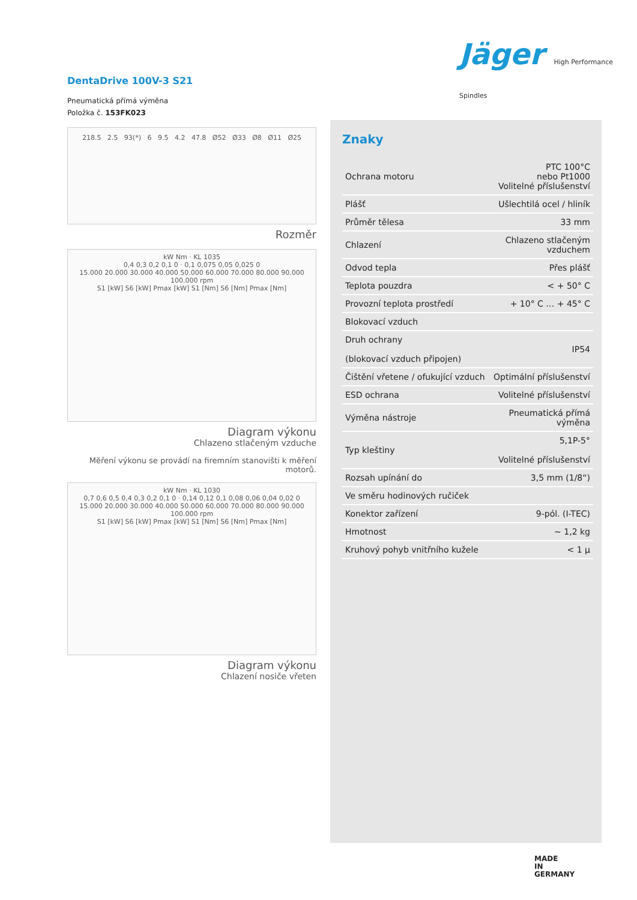Jäger High Performance Spindles
DentaDrive 100V-3 S21
Pneumatická přímá výměna
Položka č. 153FK023
218.5 2.5 93(*) 6 9.5 4.2 47.8 Ø52 Ø33 Ø8 Ø11 Ø25
Rozměr
kW Nm · KL 1035
0,4 0,3 0,2 0,1 0 · 0,1 0,075 0,05 0,025 0
15.000 20.000 30.000 40.000 50.000 60.000 70.000 80.000 90.000 100.000 rpm
S1 [kW] S6 [kW] Pmax [kW] S1 [Nm] S6 [Nm] Pmax [Nm]
Diagram výkonu
Chlazeno stlačeným vzduche
Měření výkonu se provádí na firemním stanovišti k měření motorů.
kW Nm · KL 1030
0,7 0,6 0,5 0,4 0,3 0,2 0,1 0 · 0,14 0,12 0,1 0,08 0,06 0,04 0,02 0
15.000 20.000 30.000 40.000 50.000 60.000 70.000 80.000 90.000 100.000 rpm
S1 [kW] S6 [kW] Pmax [kW] S1 [Nm] S6 [Nm] Pmax [Nm]
Diagram výkonu
Chlazení nosiče vřeten
Znaky
| Ochrana motoru | PTC 100°C nebo Pt1000 Volitelné příslušenství |
| Plášť | Ušlechtilá ocel / hliník |
| Průměr tělesa | 33 mm |
| Chlazení | Chlazeno stlačeným vzduchem |
| Odvod tepla | Přes plášť |
| Teplota pouzdra | < + 50° C |
| Provozní teplota prostředí | + 10° C … + 45° C |
| Blokovací vzduch | |
| Druh ochrany (blokovací vzduch připojen) | IP54 |
| Čištění vřetene / ofukující vzduch | Optimální příslušenství |
| ESD ochrana | Volitelné příslušenství |
| Výměna nástroje | Pneumatická přímá výměna |
| Typ kleštiny | 5,1P-5° Volitelné příslušenství |
| Rozsah upínání do | 3,5 mm (1/8“) |
| Ve směru hodinových ručiček | |
| Konektor zařízení | 9-pól. (I-TEC) |
| Hmotnost | ~ 1,2 kg |
| Kruhový pohyb vnitřního kužele | < 1 µ |
MADE
IN
GERMANY